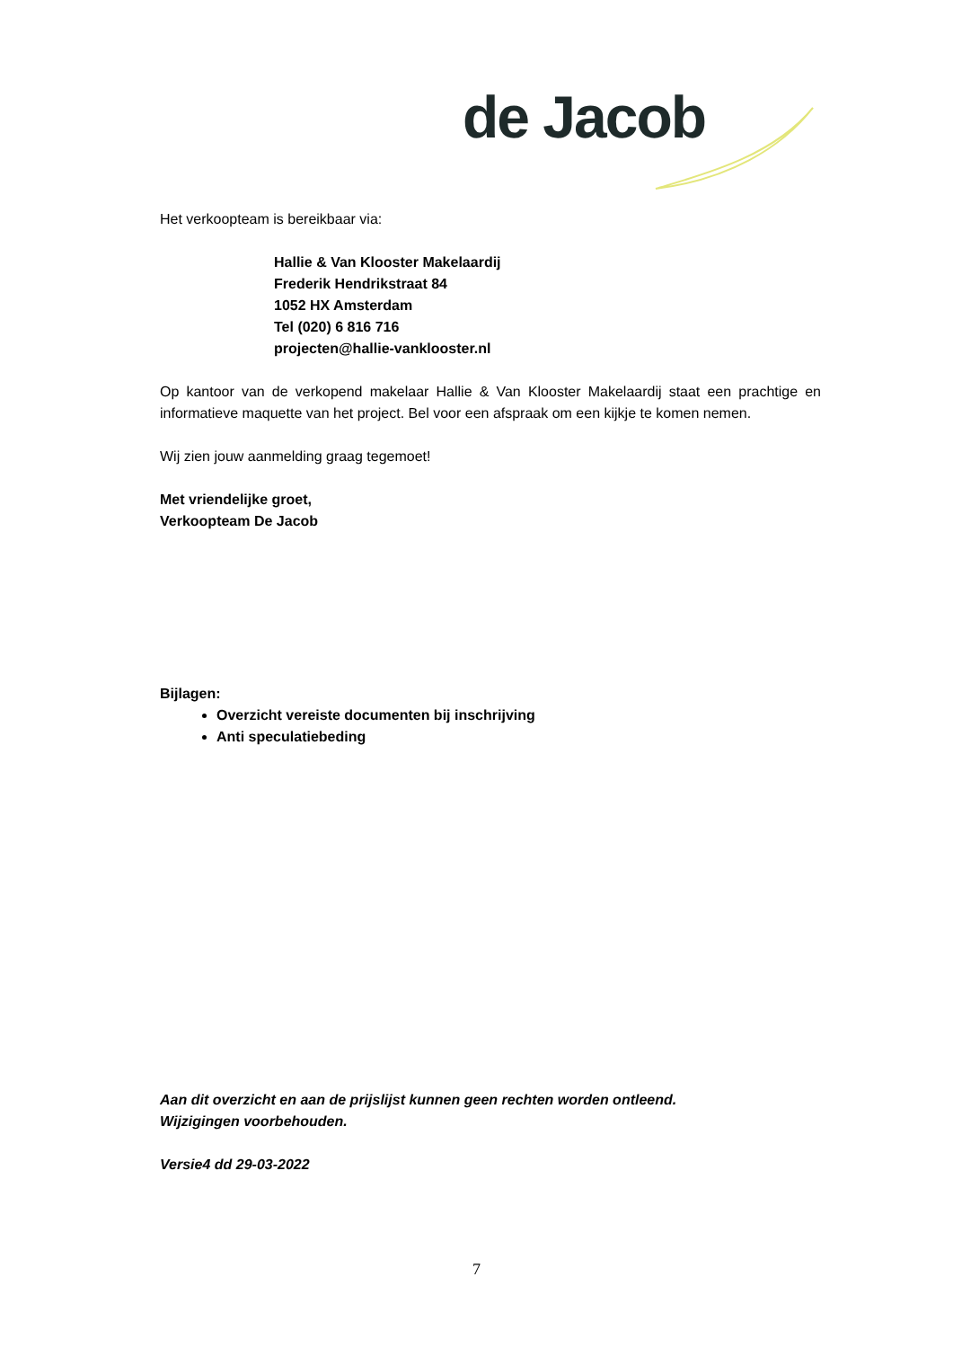de Jacob
Het verkoopteam is bereikbaar via:
Hallie & Van Klooster Makelaardij
Frederik Hendrikstraat 84
1052 HX Amsterdam
Tel (020) 6 816 716
projecten@hallie-vanklooster.nl
Op kantoor van de verkopend makelaar Hallie & Van Klooster Makelaardij staat een prachtige en informatieve maquette van het project. Bel voor een afspraak om een kijkje te komen nemen.
Wij zien jouw aanmelding graag tegemoet!
Met vriendelijke groet,
Verkoopteam De Jacob
Bijlagen:
Overzicht vereiste documenten bij inschrijving
Anti speculatiebeding
Aan dit overzicht en aan de prijslijst kunnen geen rechten worden ontleend.
Wijzigingen voorbehouden.
Versie4 dd 29-03-2022
7